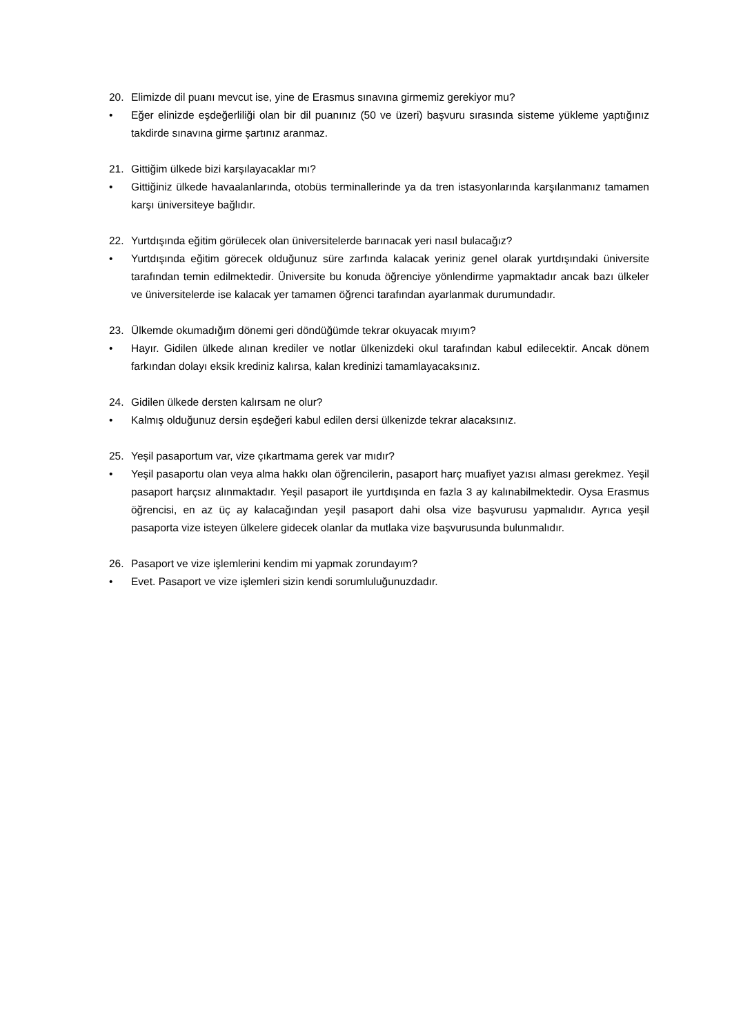20. Elimizde dil puanı mevcut ise, yine de Erasmus sınavına girmemiz gerekiyor mu?
• Eğer elinizde eşdeğerliliği olan bir dil puanınız (50 ve üzeri) başvuru sırasında sisteme yükleme yaptığınız takdirde sınavına girme şartınız aranmaz.
21. Gittiğim ülkede bizi karşılayacaklar mı?
• Gittiğiniz ülkede havaalanlarında, otobüs terminallerinde ya da tren istasyonlarında karşılanmanız tamamen karşı üniversiteye bağlıdır.
22. Yurtdışında eğitim görülecek olan üniversitelerde barınacak yeri nasıl bulacağız?
• Yurtdışında eğitim görecek olduğunuz süre zarfında kalacak yeriniz genel olarak yurtdışındaki üniversite tarafından temin edilmektedir. Üniversite bu konuda öğrenciye yönlendirme yapmaktadır ancak bazı ülkeler ve üniversitelerde ise kalacak yer tamamen öğrenci tarafından ayarlanmak durumundadır.
23. Ülkemde okumadığım dönemi geri döndüğümde tekrar okuyacak mıyım?
• Hayır. Gidilen ülkede alınan krediler ve notlar ülkenizdeki okul tarafından kabul edilecektir. Ancak dönem farkından dolayı eksik krediniz kalırsa, kalan kredinizi tamamlayacaksınız.
24. Gidilen ülkede dersten kalırsam ne olur?
• Kalmış olduğunuz dersin eşdeğeri kabul edilen dersi ülkenizde tekrar alacaksınız.
25. Yeşil pasaportum var, vize çıkartmama gerek var mıdır?
• Yeşil pasaportu olan veya alma hakkı olan öğrencilerin, pasaport harç muafiyet yazısı alması gerekmez. Yeşil pasaport harçsız alınmaktadır. Yeşil pasaport ile yurtdışında en fazla 3 ay kalınabilmektedir. Oysa Erasmus öğrencisi, en az üç ay kalacağından yeşil pasaport dahi olsa vize başvurusu yapmalıdır. Ayrıca yeşil pasaporta vize isteyen ülkelere gidecek olanlar da mutlaka vize başvurusunda bulunmalıdır.
26. Pasaport ve vize işlemlerini kendim mi yapmak zorundayım?
• Evet. Pasaport ve vize işlemleri sizin kendi sorumluluğunuzdadır.